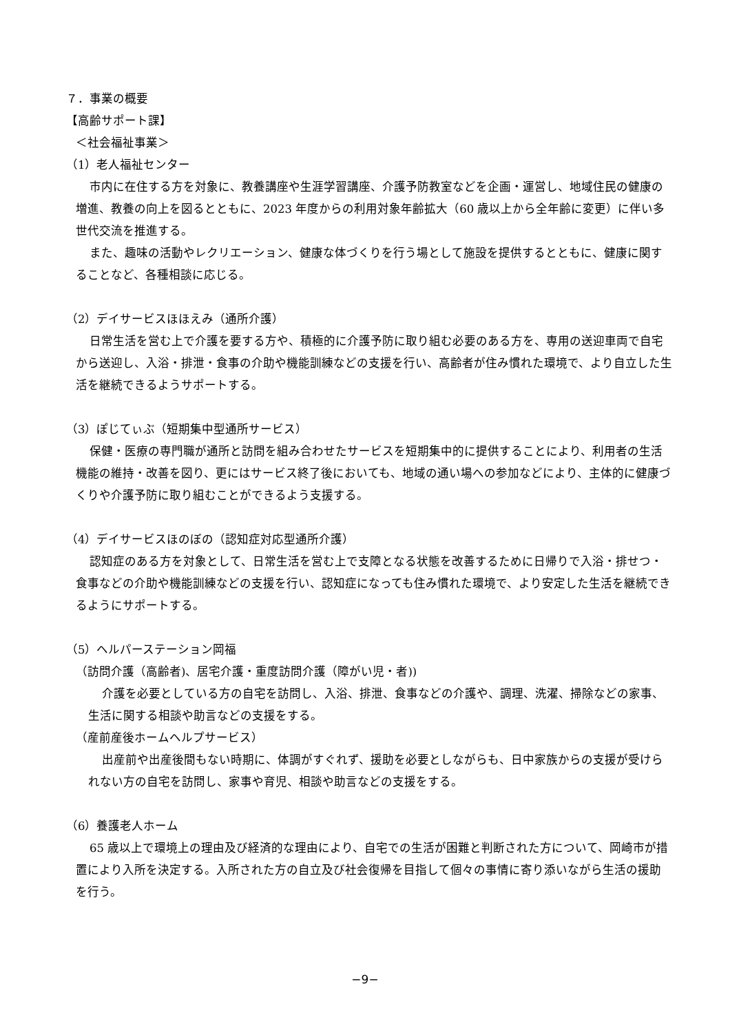７．事業の概要
【高齢サポート課】
＜社会福祉事業＞
（1）老人福祉センター
市内に在住する方を対象に、教養講座や生涯学習講座、介護予防教室などを企画・運営し、地域住民の健康の増進、教養の向上を図るとともに、2023 年度からの利用対象年齢拡大（60 歳以上から全年齢に変更）に伴い多世代交流を推進する。
また、趣味の活動やレクリエーション、健康な体づくりを行う場として施設を提供するとともに、健康に関することなど、各種相談に応じる。
（2）デイサービスほほえみ（通所介護）
日常生活を営む上で介護を要する方や、積極的に介護予防に取り組む必要のある方を、専用の送迎車両で自宅から送迎し、入浴・排泄・食事の介助や機能訓練などの支援を行い、高齢者が住み慣れた環境で、より自立した生活を継続できるようサポートする。
（3）ぽじてぃぶ（短期集中型通所サービス）
保健・医療の専門職が通所と訪問を組み合わせたサービスを短期集中的に提供することにより、利用者の生活機能の維持・改善を図り、更にはサービス終了後においても、地域の通い場への参加などにより、主体的に健康づくりや介護予防に取り組むことができるよう支援する。
（4）デイサービスほのぼの（認知症対応型通所介護）
認知症のある方を対象として、日常生活を営む上で支障となる状態を改善するために日帰りで入浴・排せつ・食事などの介助や機能訓練などの支援を行い、認知症になっても住み慣れた環境で、より安定した生活を継続できるようにサポートする。
（5）ヘルパーステーション岡福
（訪問介護（高齢者)、居宅介護・重度訪問介護（障がい児・者))
介護を必要としている方の自宅を訪問し、入浴、排泄、食事などの介護や、調理、洗濯、掃除などの家事、生活に関する相談や助言などの支援をする。
（産前産後ホームヘルプサービス）
出産前や出産後間もない時期に、体調がすぐれず、援助を必要としながらも、日中家族からの支援が受けられない方の自宅を訪問し、家事や育児、相談や助言などの支援をする。
（6）養護老人ホーム
65 歳以上で環境上の理由及び経済的な理由により、自宅での生活が困難と判断された方について、岡崎市が措置により入所を決定する。入所された方の自立及び社会復帰を目指して個々の事情に寄り添いながら生活の援助を行う。
−9−